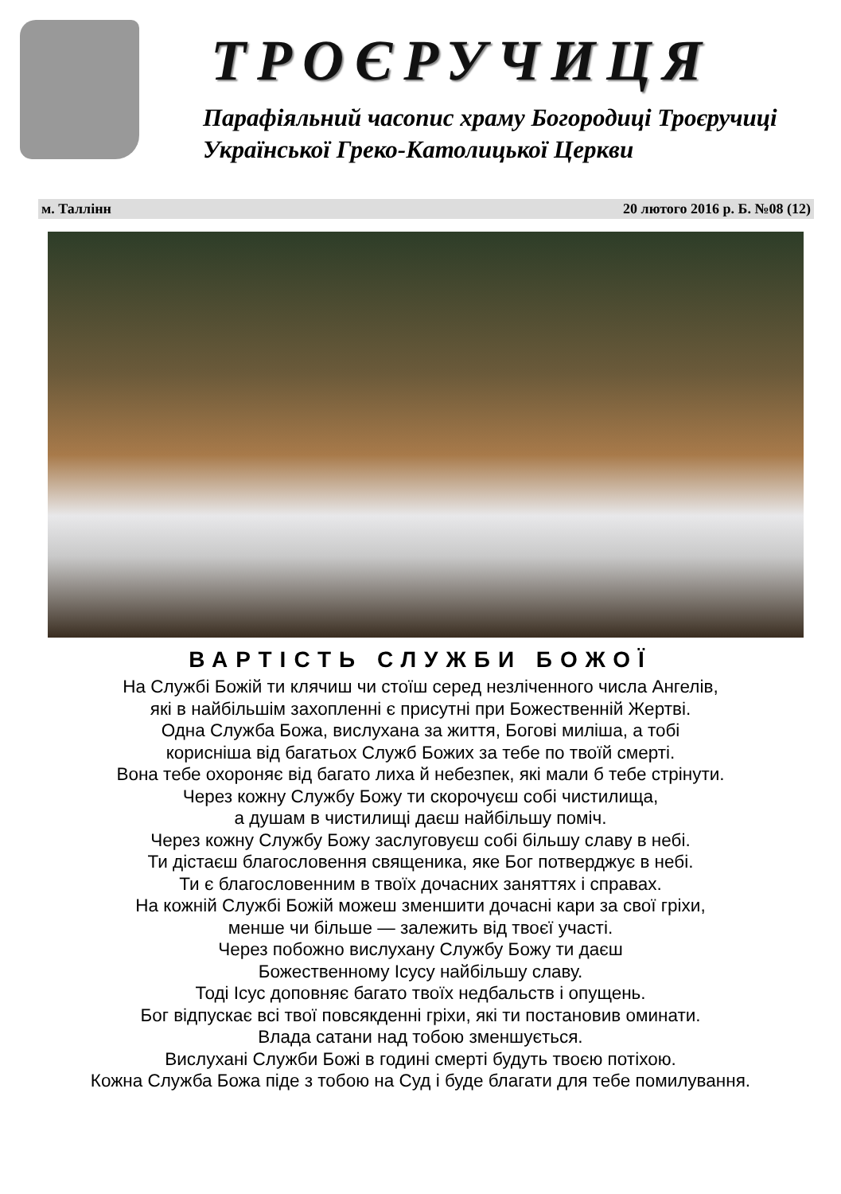ТРОЄРУЧИЦЯ
Парафіяльний часопис храму Богородиці Троєручиці
Української Греко-Католицької Церкви
м. Таллінн 20 лютого 2016 р. Б. №08 (12)
ВАРТІСТЬ СЛУЖБИ БОЖОЇ
На Службі Божій ти клячиш чи стоїш серед незліченного числа Ангелів,
які в найбільшім захопленні є присутні при Божественній Жертві.
Одна Служба Божа, вислухана за життя, Богові миліша, а тобі
корисніша від багатьох Служб Божих за тебе по твоїй смерті.
Вона тебе охороняє від багато лиха й небезпек, які мали б тебе стрінути.
Через кожну Службу Божу ти скорочуєш собі чистилища,
а душам в чистилищі даєш найбільшу поміч.
Через кожну Службу Божу заслуговуєш собі більшу славу в небі.
Ти дістаєш благословення священика, яке Бог потверджує в небі.
Ти є благословенним в твоїх дочасних заняттях і справах.
На кожній Службі Божій можеш зменшити дочасні кари за свої гріхи,
менше чи більше — залежить від твоєї участі.
Через побожно вислухану Службу Божу ти даєш
Божественному Ісусу найбільшу славу.
Тоді Ісус доповняє багато твоїх недбальств і опущень.
Бог відпускає всі твої повсякденні гріхи, які ти постановив оминати.
Влада сатани над тобою зменшується.
Вислухані Служби Божі в годині смерті будуть твоєю потіхою.
Кожна Служба Божа піде з тобою на Суд і буде благати для тебе помилування.